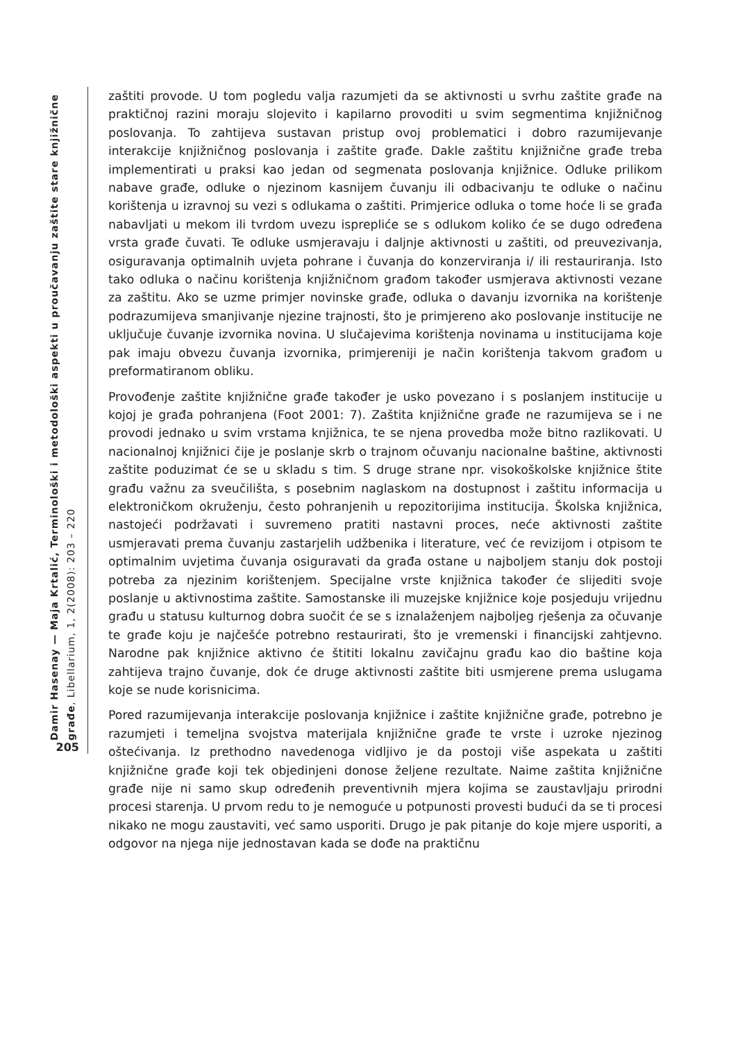Damir Hasenay — Maja Krtalić, Terminološki i metodološki aspekti u proučavanju zaštite stare knjižnične građe, Libellarium, 1, 2(2008): 203 – 220
205
zaštiti provode. U tom pogledu valja razumjeti da se aktivnosti u svrhu zaštite građe na praktičnoj razini moraju slojevito i kapilarno provoditi u svim segmentima knjižničnog poslovanja. To zahtijeva sustavan pristup ovoj problematici i dobro razumijevanje interakcije knjižničnog poslovanja i zaštite građe. Dakle zaštitu knjižnične građe treba implementirati u praksi kao jedan od segmenata poslovanja knjižnice. Odluke prilikom nabave građe, odluke o njezinom kasnijem čuvanju ili odbacivanju te odluke o načinu korištenja u izravnoj su vezi s odlukama o zaštiti. Primjerice odluka o tome hoće li se građa nabavljati u mekom ili tvrdom uvezu isprepliće se s odlukom koliko će se dugo određena vrsta građe čuvati. Te odluke usmjeravaju i daljnje aktivnosti u zaštiti, od preuvezivanja, osiguravanja optimalnih uvjeta pohrane i čuvanja do konzerviranja i/ ili restauriranja. Isto tako odluka o načinu korištenja knjižničnom građom također usmjerava aktivnosti vezane za zaštitu. Ako se uzme primjer novinske građe, odluka o davanju izvornika na korištenje podrazumijeva smanjivanje njezine trajnosti, što je primjereno ako poslovanje institucije ne uključuje čuvanje izvornika novina. U slučajevima korištenja novinama u institucijama koje pak imaju obvezu čuvanja izvornika, primjereniji je način korištenja takvom građom u preformatiranom obliku.
Provođenje zaštite knjižnične građe također je usko povezano i s poslanjem institucije u kojoj je građa pohranjena (Foot 2001: 7). Zaštita knjižnične građe ne razumijeva se i ne provodi jednako u svim vrstama knjižnica, te se njena provedba može bitno razlikovati. U nacionalnoj knjižnici čije je poslanje skrb o trajnom očuvanju nacionalne baštine, aktivnosti zaštite poduzimat će se u skladu s tim. S druge strane npr. visokoškolske knjižnice štite građu važnu za sveučilišta, s posebnim naglaskom na dostupnost i zaštitu informacija u elektroničkom okruženju, često pohranjenih u repozitorijima institucija. Školska knjižnica, nastojeći podržavati i suvremeno pratiti nastavni proces, neće aktivnosti zaštite usmjeravati prema čuvanju zastarjelih udžbenika i literature, već će revizijom i otpisom te optimalnim uvjetima čuvanja osiguravati da građa ostane u najboljem stanju dok postoji potreba za njezinim korištenjem. Specijalne vrste knjižnica također će slijediti svoje poslanje u aktivnostima zaštite. Samostanske ili muzejske knjižnice koje posjeduju vrijednu građu u statusu kulturnog dobra suočit će se s iznalaženjem najboljeg rješenja za očuvanje te građe koju je najčešće potrebno restaurirati, što je vremenski i financijski zahtjevno. Narodne pak knjižnice aktivno će štititi lokalnu zavičajnu građu kao dio baštine koja zahtijeva trajno čuvanje, dok će druge aktivnosti zaštite biti usmjerene prema uslugama koje se nude korisnicima.
Pored razumijevanja interakcije poslovanja knjižnice i zaštite knjižnične građe, potrebno je razumjeti i temeljna svojstva materijala knjižnične građe te vrste i uzroke njezinog oštećivanja. Iz prethodno navedenoga vidljivo je da postoji više aspekata u zaštiti knjižnične građe koji tek objedinjeni donose željene rezultate. Naime zaštita knjižnične građe nije ni samo skup određenih preventivnih mjera kojima se zaustavljaju prirodni procesi starenja. U prvom redu to je nemoguće u potpunosti provesti budući da se ti procesi nikako ne mogu zaustaviti, već samo usporiti. Drugo je pak pitanje do koje mjere usporiti, a odgovor na njega nije jednostavan kada se dođe na praktičnu